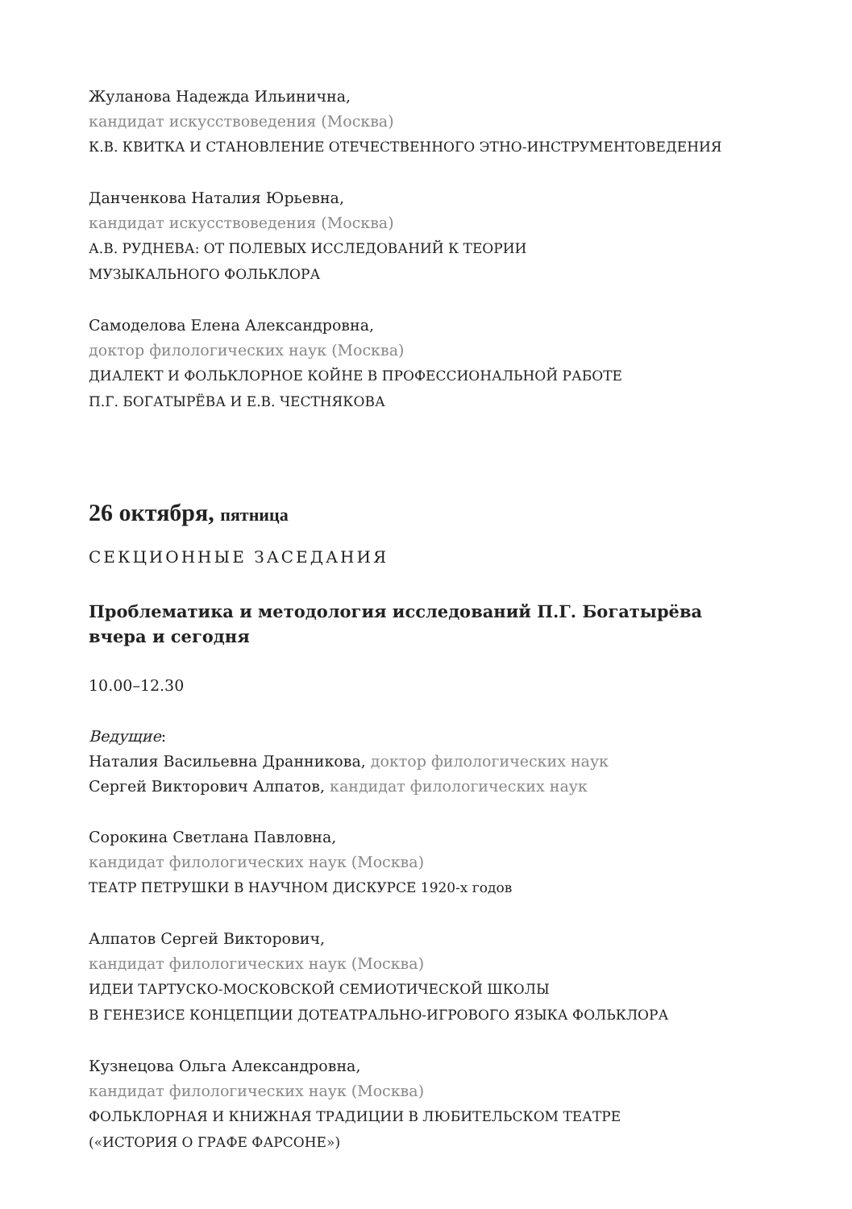Жуланова Надежда Ильинична,
кандидат искусствоведения (Москва)
К.В. КВИТКА И СТАНОВЛЕНИЕ ОТЕЧЕСТВЕННОГО ЭТНО-ИНСТРУМЕНТОВЕДЕНИЯ
Данченкова Наталия Юрьевна,
кандидат искусствоведения (Москва)
А.В. РУДНЕВА: ОТ ПОЛЕВЫХ ИССЛЕДОВАНИЙ К ТЕОРИИ
МУЗЫКАЛЬНОГО ФОЛЬКЛОРА
Самоделова Елена Александровна,
доктор филологических наук (Москва)
ДИАЛЕКТ И ФОЛЬКЛОРНОЕ КОЙНЕ В ПРОФЕССИОНАЛЬНОЙ РАБОТЕ
П.Г. БОГАТЫРЁВА И Е.В. ЧЕСТНЯКОВА
26 октября, пятница
СЕКЦИОННЫЕ ЗАСЕДАНИЯ
Проблематика и методология исследований П.Г. Богатырёва
вчера и сегодня
10.00–12.30
Ведущие:
Наталия Васильевна Дранникова, доктор филологических наук
Сергей Викторович Алпатов, кандидат филологических наук
Сорокина Светлана Павловна,
кандидат филологических наук (Москва)
ТЕАТР ПЕТРУШКИ В НАУЧНОМ ДИСКУРСЕ 1920-х годов
Алпатов Сергей Викторович,
кандидат филологических наук (Москва)
ИДЕИ ТАРТУСКО-МОСКОВСКОЙ СЕМИОТИЧЕСКОЙ ШКОЛЫ
В ГЕНЕЗИСЕ КОНЦЕПЦИИ ДОТЕАТРАЛЬНО-ИГРОВОГО ЯЗЫКА ФОЛЬКЛОРА
Кузнецова Ольга Александровна,
кандидат филологических наук (Москва)
ФОЛЬКЛОРНАЯ И КНИЖНАЯ ТРАДИЦИИ В ЛЮБИТЕЛЬСКОМ ТЕАТРЕ
(«ИСТОРИЯ О ГРАФЕ ФАРСОНЕ»)